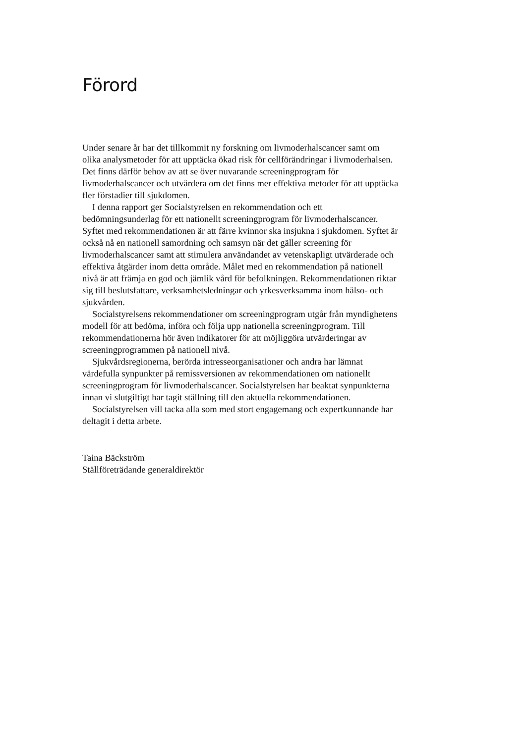Förord
Under senare år har det tillkommit ny forskning om livmoderhalscancer samt om olika analysmetoder för att upptäcka ökad risk för cellförändringar i livmoderhalsen. Det finns därför behov av att se över nuvarande screeningprogram för livmoderhalscancer och utvärdera om det finns mer effektiva metoder för att upptäcka fler förstadier till sjukdomen.
I denna rapport ger Socialstyrelsen en rekommendation och ett bedömningsunderlag för ett nationellt screeningprogram för livmoderhalscancer. Syftet med rekommendationen är att färre kvinnor ska insjukna i sjukdomen. Syftet är också nå en nationell samordning och samsyn när det gäller screening för livmoderhalscancer samt att stimulera användandet av vetenskapligt utvärderade och effektiva åtgärder inom detta område. Målet med en rekommendation på nationell nivå är att främja en god och jämlik vård för befolkningen. Rekommendationen riktar sig till beslutsfattare, verksamhetsledningar och yrkesverksamma inom hälso- och sjukvården.
Socialstyrelsens rekommendationer om screeningprogram utgår från myndighetens modell för att bedöma, införa och följa upp nationella screeningprogram. Till rekommendationerna hör även indikatorer för att möjliggöra utvärderingar av screeningprogrammen på nationell nivå.
Sjukvårdsregionerna, berörda intresseorganisationer och andra har lämnat värdefulla synpunkter på remissversionen av rekommendationen om nationellt screeningprogram för livmoderhalscancer. Socialstyrelsen har beaktat synpunkterna innan vi slutgiltigt har tagit ställning till den aktuella rekommendationen.
Socialstyrelsen vill tacka alla som med stort engagemang och expertkunnande har deltagit i detta arbete.
Taina Bäckström
Ställföreträdande generaldirektör